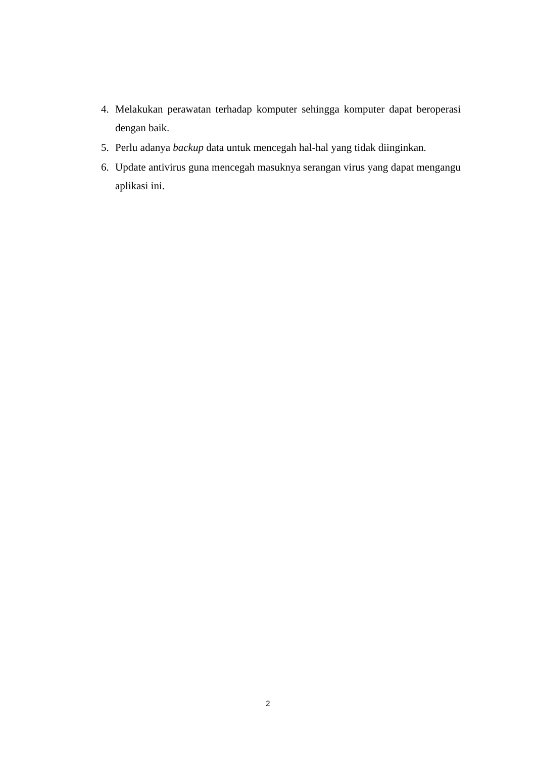4. Melakukan perawatan terhadap komputer sehingga komputer dapat beroperasi dengan baik.
5. Perlu adanya backup data untuk mencegah hal-hal yang tidak diinginkan.
6. Update antivirus guna mencegah masuknya serangan virus yang dapat mengangu aplikasi ini.
2